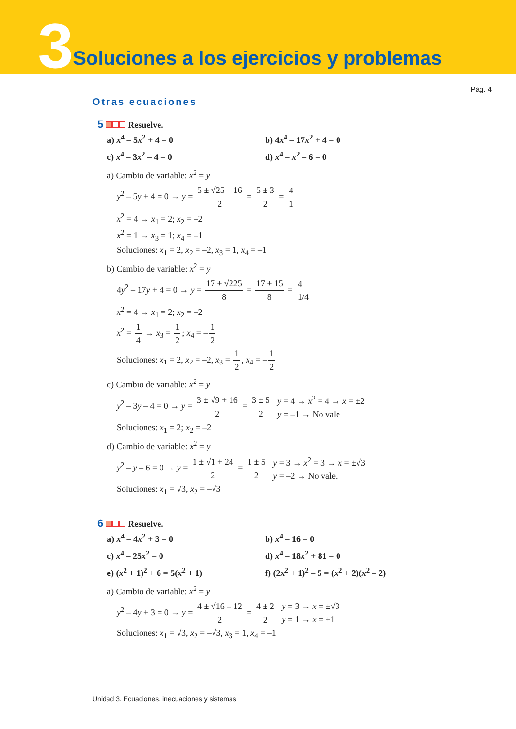3 Soluciones a los ejercicios y problemas
Pág. 4
Otras ecuaciones
5 Resuelve.
a) x<sup>4</sup> – 5x<sup>2</sup> + 4 = 0
b) 4x<sup>4</sup> – 17x<sup>2</sup> + 4 = 0
c) x<sup>4</sup> – 3x<sup>2</sup> – 4 = 0
d) x<sup>4</sup> – x<sup>2</sup> – 6 = 0
a) Cambio de variable: x<sup>2</sup> = y
y<sup>2</sup> – 5y + 4 = 0 → y = 5 ± √25 – 16 2 = 5 ± 3 2 = 4
1
x<sup>2</sup> = 4 → x<sub>1</sub> = 2; x<sub>2</sub> = –2
x<sup>2</sup> = 1 → x<sub>3</sub> = 1; x<sub>4</sub> = –1
Soluciones: x<sub>1</sub> = 2, x<sub>2</sub> = –2, x<sub>3</sub> = 1, x<sub>4</sub> = –1
b) Cambio de variable: x<sup>2</sup> = y
4y<sup>2</sup> – 17y + 4 = 0 → y = 17 ± √225 8 = 17 ± 15 8 = 4
1/4
x<sup>2</sup> = 4 → x<sub>1</sub> = 2; x<sub>2</sub> = –2
x<sup>2</sup> = 1 4 → x<sub>3</sub> = 1 2; x<sub>4</sub> = – 1 2
Soluciones: x<sub>1</sub> = 2, x<sub>2</sub> = –2, x<sub>3</sub> = 1 2, x<sub>4</sub> = – 1 2
c) Cambio de variable: x<sup>2</sup> = y
y<sup>2</sup> – 3y – 4 = 0 → y = 3 ± √9 + 16 2 = 3 ± 5 2 y = 4 → x<sup>2</sup> = 4 → x = ±2
y = –1 → No vale
Soluciones: x<sub>1</sub> = 2; x<sub>2</sub> = –2
d) Cambio de variable: x<sup>2</sup> = y
y<sup>2</sup> – y – 6 = 0 → y = 1 ± √1 + 24 2 = 1 ± 5 2 y = 3 → x<sup>2</sup> = 3 → x = ±√3
y = –2 → No vale.
Soluciones: x<sub>1</sub> = √3, x<sub>2</sub> = –√3
6 Resuelve.
a) x<sup>4</sup> – 4x<sup>2</sup> + 3 = 0
b) x<sup>4</sup> – 16 = 0
c) x<sup>4</sup> – 25x<sup>2</sup> = 0
d) x<sup>4</sup> – 18x<sup>2</sup> + 81 = 0
e) (x<sup>2</sup> + 1)<sup>2</sup> + 6 = 5(x<sup>2</sup> + 1)
f) (2x<sup>2</sup> + 1)<sup>2</sup> – 5 = (x<sup>2</sup> + 2)(x<sup>2</sup> – 2)
a) Cambio de variable: x<sup>2</sup> = y
y<sup>2</sup> – 4y + 3 = 0 → y = 4 ± √16 – 12 2 = 4 ± 2 2 y = 3 → x = ±√3
y = 1 → x = ±1
Soluciones: x<sub>1</sub> = √3, x<sub>2</sub> = –√3, x<sub>3</sub> = 1, x<sub>4</sub> = –1
Unidad 3. Ecuaciones, inecuaciones y sistemas